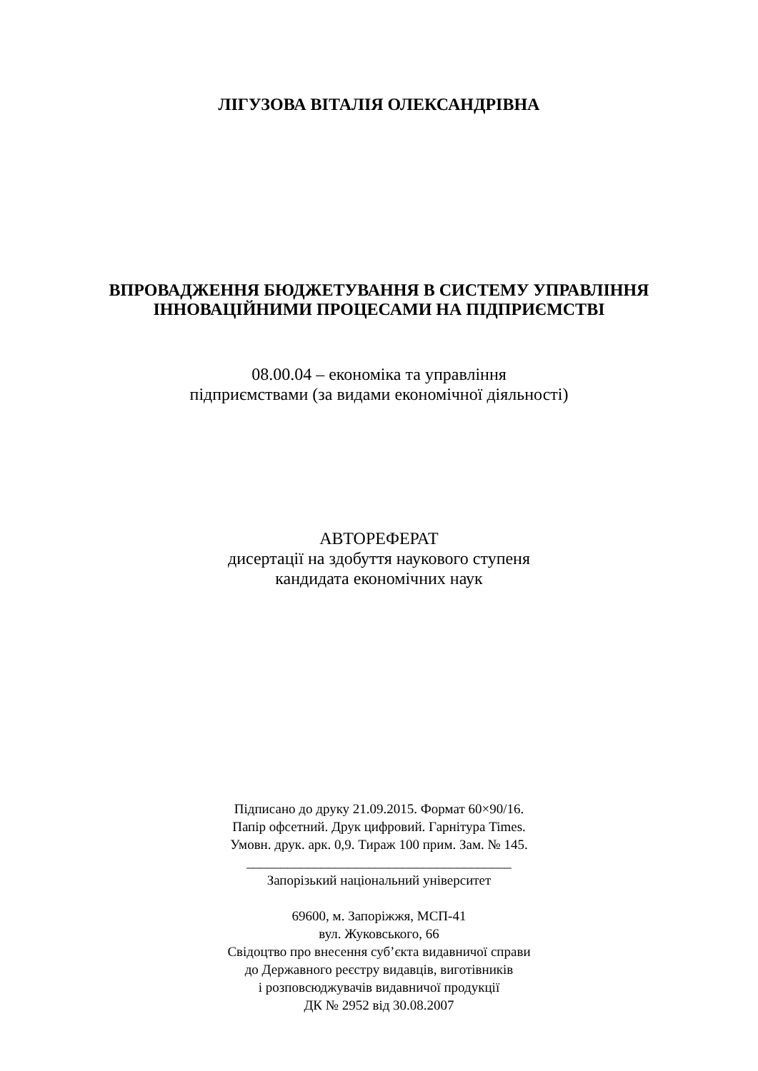ЛІГУЗОВА ВІТАЛІЯ ОЛЕКСАНДРІВНА
ВПРОВАДЖЕННЯ БЮДЖЕТУВАННЯ В СИСТЕМУ УПРАВЛІННЯ
ІННОВАЦІЙНИМИ ПРОЦЕСАМИ НА ПІДПРИЄМСТВІ
08.00.04 – економіка та управління
підприємствами (за видами економічної діяльності)
АВТОРЕФЕРАТ
дисертації на здобуття наукового ступеня
кандидата економічних наук
Підписано до друку 21.09.2015. Формат 60×90/16.
Папір офсетний. Друк цифровий. Гарнітура Times.
Умовн. друк. арк. 0,9. Тираж 100 прим. Зам. № 145.
_______________________________________
Запорізький національний університет
69600, м. Запоріжжя, МСП-41
вул. Жуковського, 66
Свідоцтво про внесення суб’єкта видавничої справи
до Державного реєстру видавців, виготівників
і розповсюджувачів видавничої продукції
ДК № 2952 від 30.08.2007